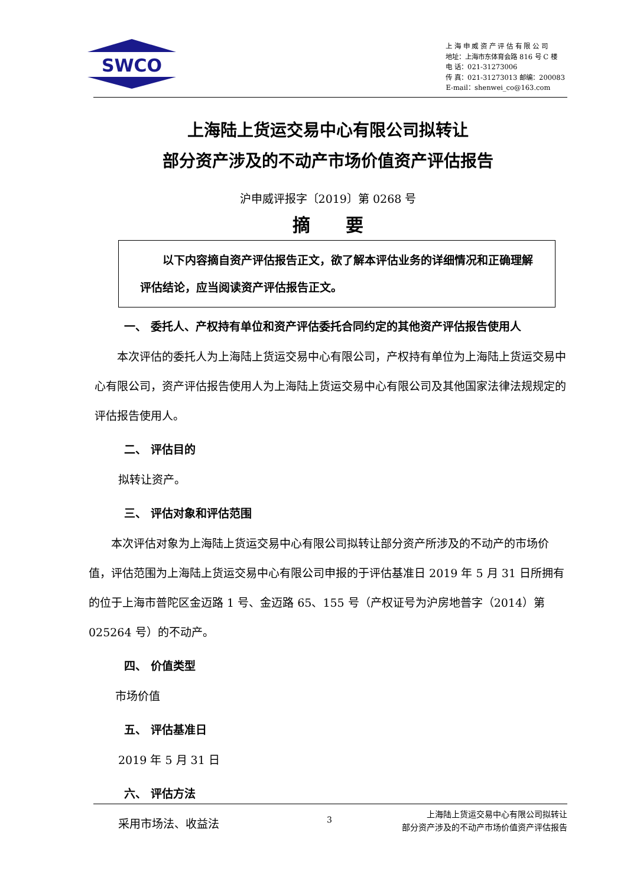SWCO
上 海 申 威 资 产 评 估 有 限 公 司
地址：上海市东体育会路 816 号 C 楼
电 话：021-31273006
传 真：021-31273013 邮编：200083
E-mail：shenwei_co@163.com
上海陆上货运交易中心有限公司拟转让
部分资产涉及的不动产市场价值资产评估报告
沪申威评报字〔2019〕第 0268 号
摘　　要
　　以下内容摘自资产评估报告正文，欲了解本评估业务的详细情况和正确理解评估结论，应当阅读资产评估报告正文。
一、 委托人、产权持有单位和资产评估委托合同约定的其他资产评估报告使用人
　　本次评估的委托人为上海陆上货运交易中心有限公司，产权持有单位为上海陆上货运交易中心有限公司，资产评估报告使用人为上海陆上货运交易中心有限公司及其他国家法律法规规定的评估报告使用人。
二、 评估目的
拟转让资产。
三、 评估对象和评估范围
　　本次评估对象为上海陆上货运交易中心有限公司拟转让部分资产所涉及的不动产的市场价值，评估范围为上海陆上货运交易中心有限公司申报的于评估基准日 2019 年 5 月 31 日所拥有的位于上海市普陀区金迈路 1 号、金迈路 65、155 号（产权证号为沪房地普字（2014）第 025264 号）的不动产。
四、 价值类型
市场价值
五、 评估基准日
2019 年 5 月 31 日
六、 评估方法
采用市场法、收益法
3 上海陆上货运交易中心有限公司拟转让
部分资产涉及的不动产市场价值资产评估报告